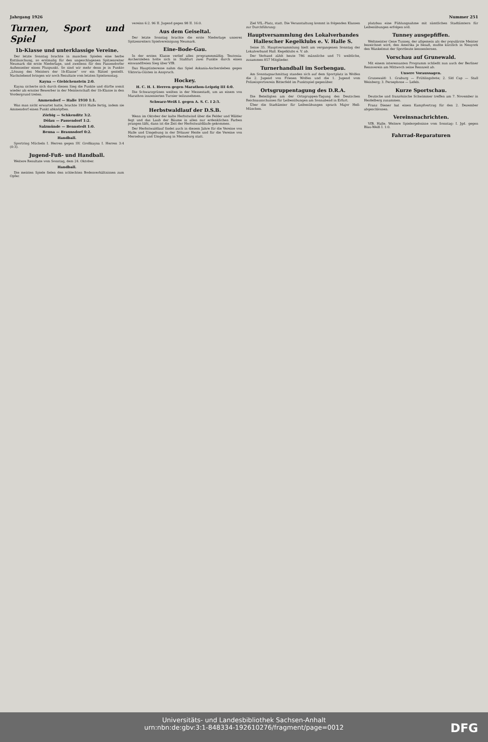Jahrgang 1926 Nummer 251
Turnen, Sport und Spiel
1b-Klasse und unterklassige Vereine.
Der letzte Sonntag brachte in manchen Spielen eine herbe Enttäuschung, so erstmalig für den ungeschlagenen Spitzenreiter Neumark die erste Niederlage, und zweitens für den Passendorfer Außenseiter einen Pluspunkt. So sind wir mehr denn je in Punkto „Lösung des Meisters der 1b-Klasse“ vor ein Rätsel gestellt. Nachstehend bringen wir noch Resultate vom letzten Spielsonntag.
Kayna — Giebichenstein 2:0.
Kayna sicherte sich durch diesen Sieg die Punkte und dürfte somit wieder als ernster Bewerber in der Meisterschaft der 1b-Klasse in den Vordergrund treten.
Ammendorf — Halle 1910 1:1.
Was man nicht erwartet hatte, brachte 1910 Halle fertig, indem sie Ammendorf einen Punkt abknöpften.
Zörbig — Schkeuditz 3:2.
Dölau — Passendorf 1:2.
Salzmünde — Bennstedt 1:0.
Beuna — Braunsdorf 0:2.
Handball.
Sportring Mücheln I. Herren gegen SV. Großkayna I. Herren 3:4 (0:3).
Jugend-Fuß- und Handball.
Weitere Resultate vom Sonntag, dem 24. Oktober.
Handball.
Die meisten Spiele fielen den schlechten Bodenverhältnissen zum Opfer.
vereins 6:2. 96 II. Jugend gegen 98 II. 16:0.
Aus dem Geiseltal.
Der letzte Sonntag brachte die erste Niederlage unseres Spitzenreiters Spielvereinigung Neumark.
Eine-Bode-Gau.
In der ersten Klasse verlief alles programmmäßig. Teutonia-Aschersleben holte sich in Staßfurt zwei Punkte durch einen einwandfreien Sieg über VfB.
Das Hauptinteresse nahm das Spiel Askania-Aschersleben gegen Viktoria-Güsten in Anspruch.
Hockey.
H. C. H. I. Herren gegen Marathon-Leipzig III 4:0.
Die Schwarzgrünen weilten in der Messestadt, um an einem von Marathon inszenierten Turnier teilzunehmen.
Schwarz-Weiß I. gegen A. S. C. I 2:3.
Herbstwaldlauf der D.S.B.
Wenn im Oktober der kalte Herbstwind über die Felder und Wälder fegt und das Laub der Bäume in allen nur erdenklichen Farben prangen läßt, dann ist die Zeit der Herbstwaldläufe gekommen.
Der Herbstwaldlauf findet auch in diesem Jahre für die Vereine von Halle und Umgebung in der Dölauer Heide und für die Vereine von Merseburg und Umgebung in Merseburg statt.
Ziel VfL.-Platz, statt. Die Veranstaltung kommt in folgenden Klassen zur Durchführung:
Hauptversammlung des Lokalverbandes Hallescher Kegelklubs e. V. Halle S.
Seine 35. Hauptversammlung hielt am vergangenen Sonntag der Lokalverband Hall. Kegelklubs e. V. ab.
Der Verband zählt heute 786 männliche und 71 weibliche, zusammen 857 Mitglieder.
Turnerhandball im Sorbengau.
Am Sonntagnachmittag standen sich auf dem Sportplatz in Wolfen die 2. Jugend von Friesen Wolfen und die 1. Jugend vom Polizeisportverein Bitterfeld im Punktspiel gegenüber.
Ortsgruppentagung des D.R.A.
Die Beteiligten am der Ortsgruppen-Tagung des Deutschen Reichsausschusses für Leibesübungen am Sonnabend in Erfurt.
Über die Stadtämter für Leibesübungen sprach Major Hell-München.
platzbau eine Fühlungnahme mit sämtlichen Stadtämtern für Leibesübungen erfolgen soll.
Tunney ausgepfiffen.
Weltmeister Gene Tunney, der allgemein als der populärste Meister bezeichnet wird, den Amerika je besaß, mußte kürzlich in Neuyork den Wankelmut der Sportleute kennenlernen.
Vorschau auf Grunewald.
Mit einem interessanten Programm schließt nun auch der Berliner Rennverein am Mittwoch seine Rennzeit ab.
Unsere Voraussagen.
Grunewald: 1. Graburg — Frühlingsbote; 2. Sld Cap — Stall Weinberg; 3. Persephone — Lefels.
Kurze Sportschau.
Deutsche und französische Schwimmer treffen am 7. November in Heidelberg zusammen.
Franz Diener hat einen Kampfvertrag für den 2. Dezember abgeschlossen.
Vereinsnachrichten.
VfB. Halle. Weitere Spielergebnisse vom Sonntag: I. Jgd. gegen Blau-Weiß I. 1:0.
Fahrrad-Reparaturen
Universitäts- und Landesbibliothek Sachsen-Anhalt
urn:nbn:de:gbv:3:1-848334-192610276/fragment/page=0012
DFG